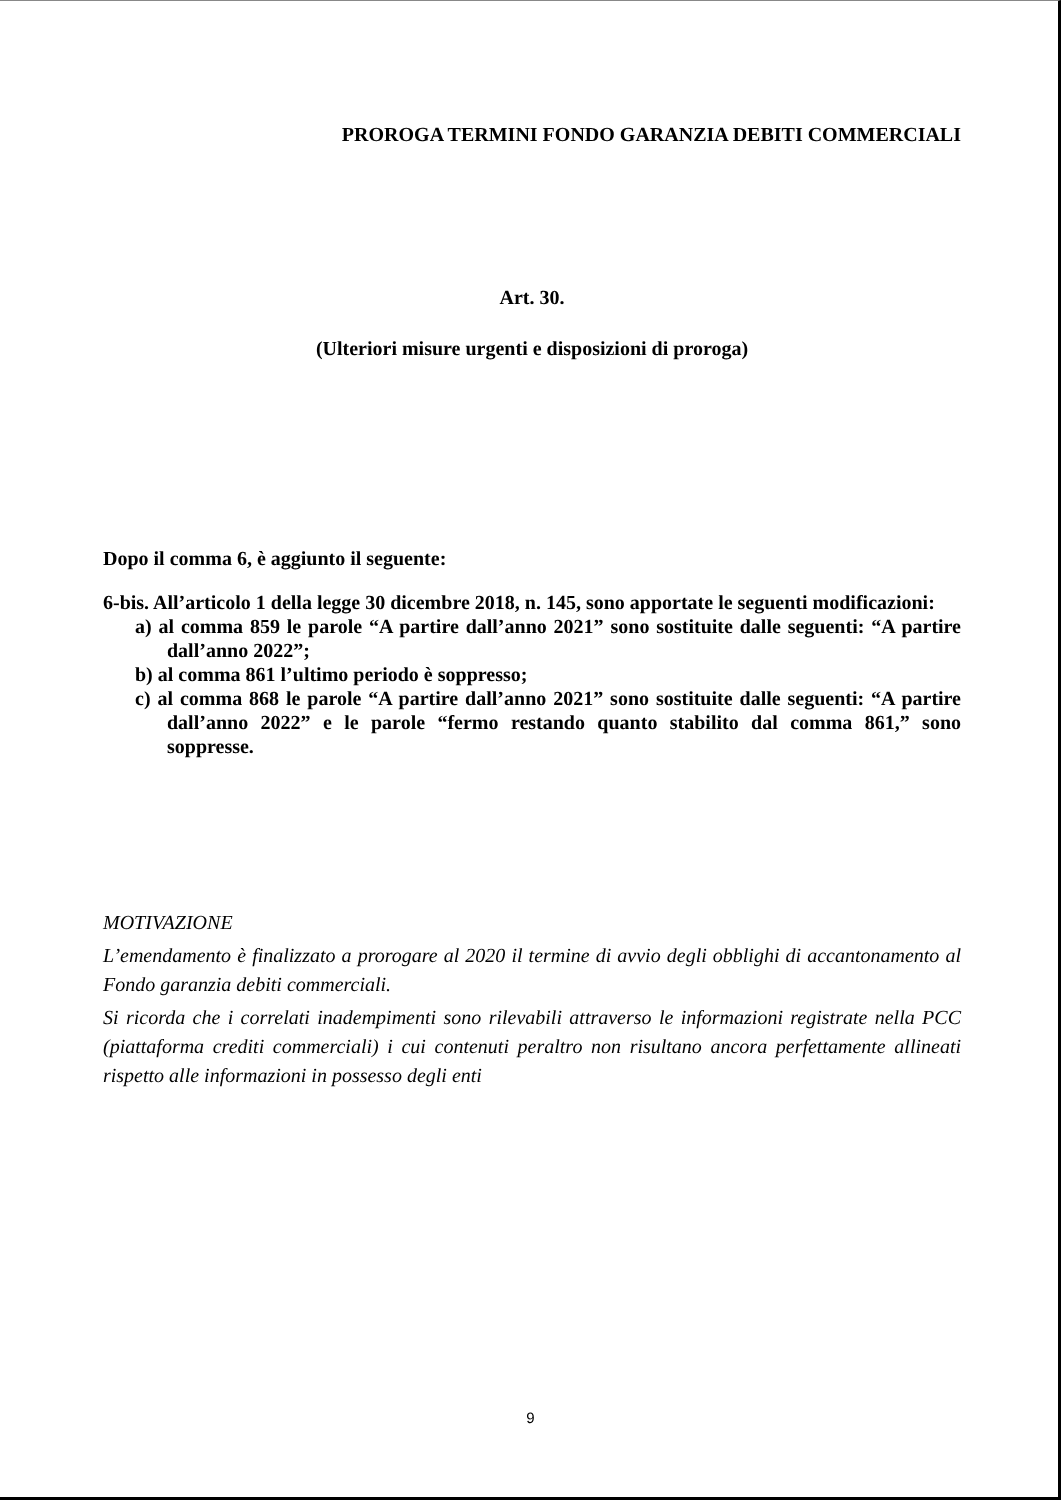PROROGA TERMINI FONDO GARANZIA DEBITI COMMERCIALI
Art. 30.
(Ulteriori misure urgenti e disposizioni di proroga)
Dopo il comma 6, è aggiunto il seguente:
6-bis. All’articolo 1 della legge 30 dicembre 2018, n. 145, sono apportate le seguenti modificazioni:
a) al comma 859 le parole “A partire dall’anno 2021” sono sostituite dalle seguenti: “A partire dall’anno 2022”;
b) al comma 861 l’ultimo periodo è soppresso;
c) al comma 868 le parole “A partire dall’anno 2021” sono sostituite dalle seguenti: “A partire dall’anno 2022” e le parole “fermo restando quanto stabilito dal comma 861,” sono soppresse.
MOTIVAZIONE
L’emendamento è finalizzato a prorogare al 2020 il termine di avvio degli obblighi di accantonamento al Fondo garanzia debiti commerciali.
Si ricorda che i correlati inadempimenti sono rilevabili attraverso le informazioni registrate nella PCC (piattaforma crediti commerciali) i cui contenuti peraltro non risultano ancora perfettamente allineati rispetto alle informazioni in possesso degli enti
9